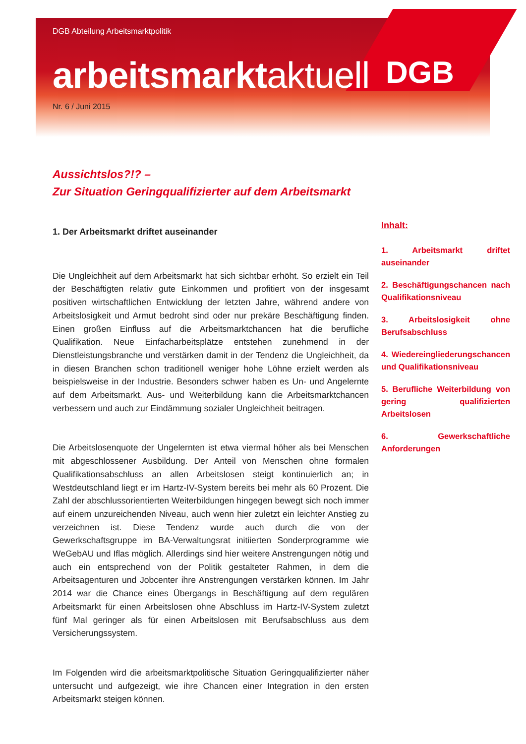DGB
DGB Abteilung Arbeitsmarktpolitik
arbeitsmarktaktuell
Nr. 6 / Juni 2015
Aussichtslos?!? –
Zur Situation Geringqualifizierter auf dem Arbeitsmarkt
1. Der Arbeitsmarkt driftet auseinander
Die Ungleichheit auf dem Arbeitsmarkt hat sich sichtbar erhöht. So erzielt ein Teil der Beschäftigten relativ gute Einkommen und profitiert von der insgesamt positiven wirtschaftlichen Entwicklung der letzten Jahre, während andere von Arbeitslosigkeit und Armut bedroht sind oder nur prekäre Beschäftigung finden. Einen großen Einfluss auf die Arbeitsmarktchancen hat die berufliche Qualifikation. Neue Einfacharbeitsplätze entstehen zunehmend in der Dienstleistungsbranche und verstärken damit in der Tendenz die Ungleichheit, da in diesen Branchen schon traditionell weniger hohe Löhne erzielt werden als beispielsweise in der Industrie. Besonders schwer haben es Un- und Angelernte auf dem Arbeitsmarkt. Aus- und Weiterbildung kann die Arbeitsmarktchancen verbessern und auch zur Eindämmung sozialer Ungleichheit beitragen.
Die Arbeitslosenquote der Ungelernten ist etwa viermal höher als bei Menschen mit abgeschlossener Ausbildung. Der Anteil von Menschen ohne formalen Qualifikationsabschluss an allen Arbeitslosen steigt kontinuierlich an; in Westdeutschland liegt er im Hartz-IV-System bereits bei mehr als 60 Prozent. Die Zahl der abschlussorientierten Weiterbildungen hingegen bewegt sich noch immer auf einem unzureichenden Niveau, auch wenn hier zuletzt ein leichter Anstieg zu verzeichnen ist. Diese Tendenz wurde auch durch die von der Gewerkschaftsgruppe im BA-Verwaltungsrat initiierten Sonderprogramme wie WeGebAU und Iflas möglich. Allerdings sind hier weitere Anstrengungen nötig und auch ein entsprechend von der Politik gestalteter Rahmen, in dem die Arbeitsagenturen und Jobcenter ihre Anstrengungen verstärken können. Im Jahr 2014 war die Chance eines Übergangs in Beschäftigung auf dem regulären Arbeitsmarkt für einen Arbeitslosen ohne Abschluss im Hartz-IV-System zuletzt fünf Mal geringer als für einen Arbeitslosen mit Berufsabschluss aus dem Versicherungssystem.
Im Folgenden wird die arbeitsmarktpolitische Situation Geringqualifizierter näher untersucht und aufgezeigt, wie ihre Chancen einer Integration in den ersten Arbeitsmarkt steigen können.
Inhalt:
1. Arbeitsmarkt driftet auseinander
2. Beschäftigungschancen nach Qualifikationsniveau
3. Arbeitslosigkeit ohne Berufsabschluss
4. Wiedereingliederungschancen und Qualifikationsniveau
5. Berufliche Weiterbildung von gering qualifizierten Arbeitslosen
6. Gewerkschaftliche Anforderungen